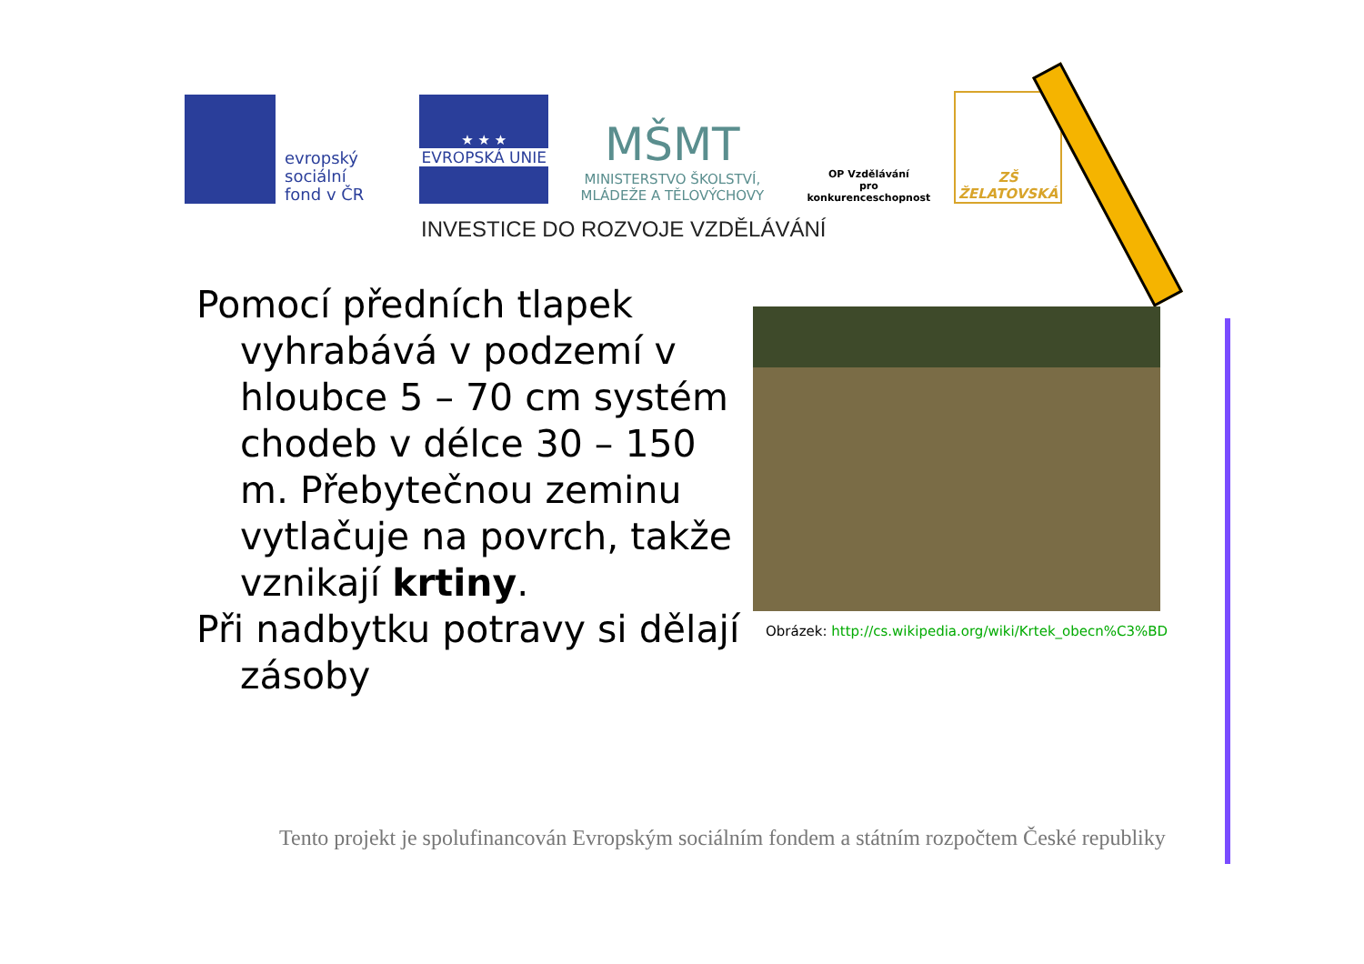evropský
sociální
fond v ČR
★ ★ ★
EVROPSKÁ UNIE
MŠMT
MINISTERSTVO ŠKOLSTVÍ,
MLÁDEŽE A TĚLOVÝCHOVY
OP Vzdělávání
pro konkurenceschopnost
ZŠ ŽELATOVSKÁ
INVESTICE DO ROZVOJE VZDĚLÁVÁNÍ
Pomocí předních tlapek vyhrabává v podzemí v hloubce 5 – 70 cm systém chodeb v délce 30 – 150 m. Přebytečnou zeminu vytlačuje na povrch, takže vznikají krtiny.
Při nadbytku potravy si dělají zásoby
Obrázek: http://cs.wikipedia.org/wiki/Krtek_obecn%C3%BD
Tento projekt je spolufinancován Evropským sociálním fondem a státním rozpočtem České republiky